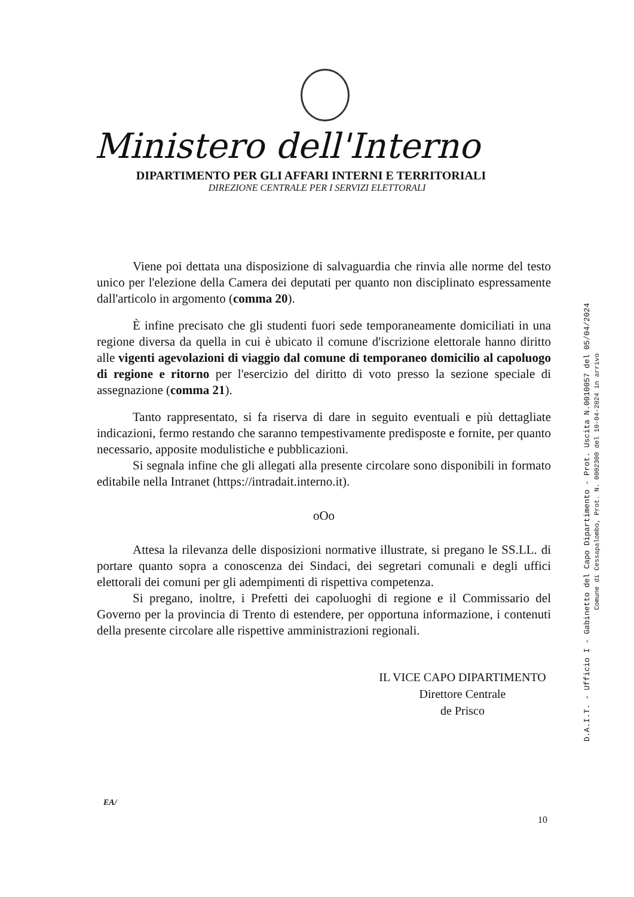Ministero dell'Interno
DIPARTIMENTO PER GLI AFFARI INTERNI E TERRITORIALI
DIREZIONE CENTRALE PER I SERVIZI ELETTORALI
Viene poi dettata una disposizione di salvaguardia che rinvia alle norme del testo unico per l'elezione della Camera dei deputati per quanto non disciplinato espressamente dall'articolo in argomento (comma 20).
È infine precisato che gli studenti fuori sede temporaneamente domiciliati in una regione diversa da quella in cui è ubicato il comune d'iscrizione elettorale hanno diritto alle vigenti agevolazioni di viaggio dal comune di temporaneo domicilio al capoluogo di regione e ritorno per l'esercizio del diritto di voto presso la sezione speciale di assegnazione (comma 21).
Tanto rappresentato, si fa riserva di dare in seguito eventuali e più dettagliate indicazioni, fermo restando che saranno tempestivamente predisposte e fornite, per quanto necessario, apposite modulistiche e pubblicazioni.
Si segnala infine che gli allegati alla presente circolare sono disponibili in formato editabile nella Intranet (https://intradait.interno.it).
oOo
Attesa la rilevanza delle disposizioni normative illustrate, si pregano le SS.LL. di portare quanto sopra a conoscenza dei Sindaci, dei segretari comunali e degli uffici elettorali dei comuni per gli adempimenti di rispettiva competenza.
Si pregano, inoltre, i Prefetti dei capoluoghi di regione e il Commissario del Governo per la provincia di Trento di estendere, per opportuna informazione, i contenuti della presente circolare alle rispettive amministrazioni regionali.
IL VICE CAPO DIPARTIMENTO
Direttore Centrale
de Prisco
EA/
10
D.A.I.T. - Ufficio I - Gabinetto del Capo Dipartimento - Prot. Uscita N.0010057 del 05/04/2024
Comune di Cessapalombo, Prot. N. 0002300 del 10-04-2024 in arrivo